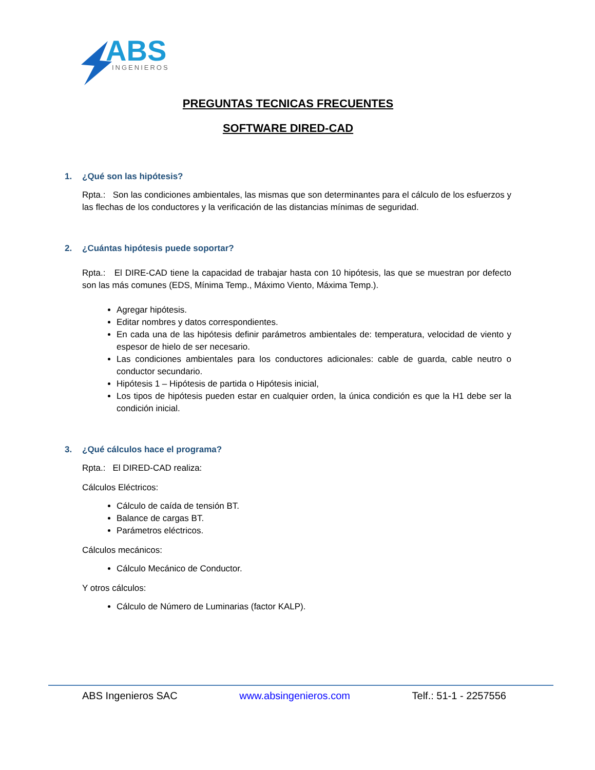ABS
INGENIEROS
PREGUNTAS TECNICAS FRECUENTES
SOFTWARE DIRED-CAD
1. ¿Qué son las hipótesis?
Rpta.: Son las condiciones ambientales, las mismas que son determinantes para el cálculo de los esfuerzos y las flechas de los conductores y la verificación de las distancias mínimas de seguridad.
2. ¿Cuántas hipótesis puede soportar?
Rpta.: El DIRE-CAD tiene la capacidad de trabajar hasta con 10 hipótesis, las que se muestran por defecto son las más comunes (EDS, Mínima Temp., Máximo Viento, Máxima Temp.).
Agregar hipótesis.
Editar nombres y datos correspondientes.
En cada una de las hipótesis definir parámetros ambientales de: temperatura, velocidad de viento y espesor de hielo de ser necesario.
Las condiciones ambientales para los conductores adicionales: cable de guarda, cable neutro o conductor secundario.
Hipótesis 1 – Hipótesis de partida o Hipótesis inicial,
Los tipos de hipótesis pueden estar en cualquier orden, la única condición es que la H1 debe ser la condición inicial.
3. ¿Qué cálculos hace el programa?
Rpta.: El DIRED-CAD realiza:
Cálculos Eléctricos:
Cálculo de caída de tensión BT.
Balance de cargas BT.
Parámetros eléctricos.
Cálculos mecánicos:
Cálculo Mecánico de Conductor.
Y otros cálculos:
Cálculo de Número de Luminarias (factor KALP).
ABS Ingenieros SAC www.absingenieros.com Telf.: 51-1 - 2257556